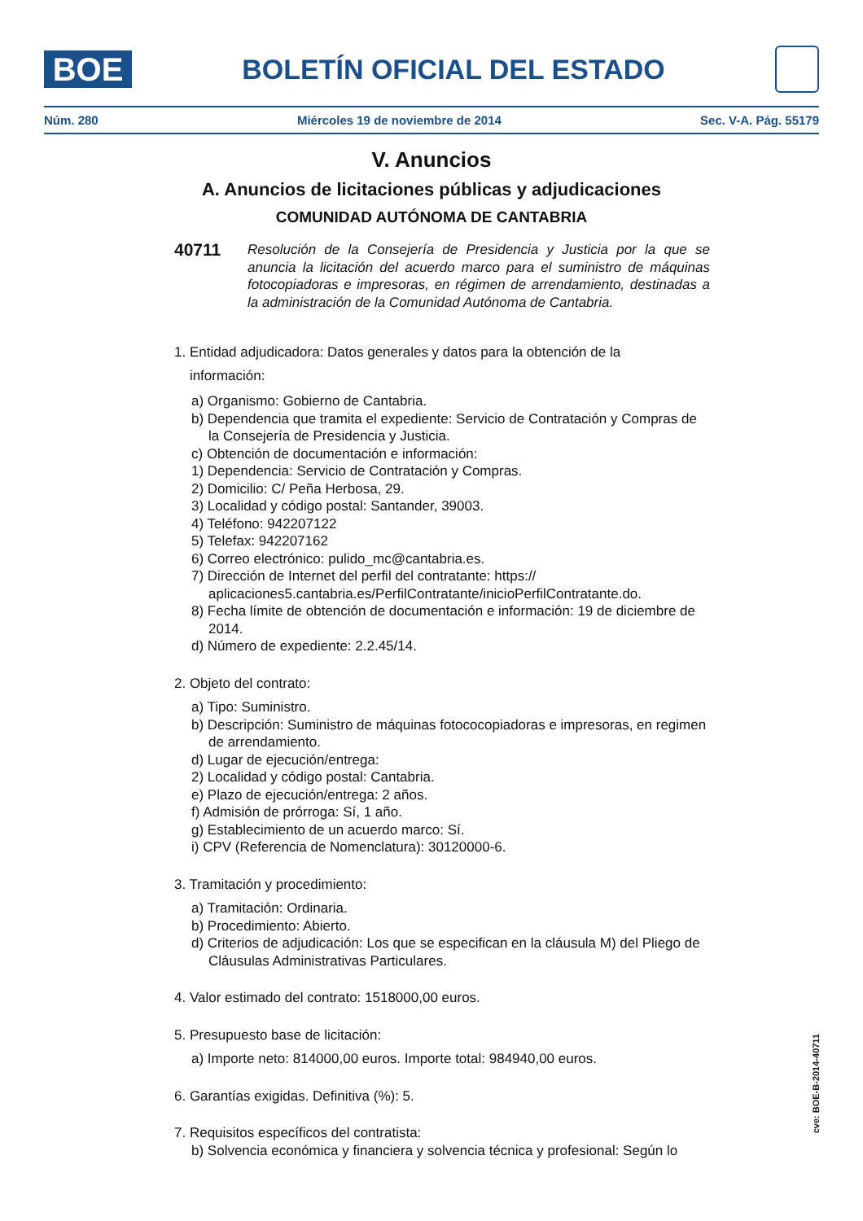BOE
BOLETÍN OFICIAL DEL ESTADO
Núm. 280 Miércoles 19 de noviembre de 2014 Sec. V-A. Pág. 55179
V. Anuncios
A. Anuncios de licitaciones públicas y adjudicaciones
COMUNIDAD AUTÓNOMA DE CANTABRIA
40711
Resolución de la Consejería de Presidencia y Justicia por la que se anuncia la licitación del acuerdo marco para el suministro de máquinas fotocopiadoras e impresoras, en régimen de arrendamiento, destinadas a la administración de la Comunidad Autónoma de Cantabria.
1. Entidad adjudicadora: Datos generales y datos para la obtención de la
información:
a) Organismo: Gobierno de Cantabria.
b) Dependencia que tramita el expediente: Servicio de Contratación y Compras de la Consejería de Presidencia y Justicia.
c) Obtención de documentación e información:
1) Dependencia: Servicio de Contratación y Compras.
2) Domicilio: C/ Peña Herbosa, 29.
3) Localidad y código postal: Santander, 39003.
4) Teléfono: 942207122
5) Telefax: 942207162
6) Correo electrónico: pulido_mc@cantabria.es.
7) Dirección de Internet del perfil del contratante: https:// aplicaciones5.cantabria.es/PerfilContratante/inicioPerfilContratante.do.
8) Fecha límite de obtención de documentación e información: 19 de diciembre de 2014.
d) Número de expediente: 2.2.45/14.
2. Objeto del contrato:
a) Tipo: Suministro.
b) Descripción: Suministro de máquinas fotococopiadoras e impresoras, en regimen de arrendamiento.
d) Lugar de ejecución/entrega:
2) Localidad y código postal: Cantabria.
e) Plazo de ejecución/entrega: 2 años.
f) Admisión de prórroga: Sí, 1 año.
g) Establecimiento de un acuerdo marco: Sí.
i) CPV (Referencia de Nomenclatura): 30120000-6.
3. Tramitación y procedimiento:
a) Tramitación: Ordinaria.
b) Procedimiento: Abierto.
d) Criterios de adjudicación: Los que se especifican en la cláusula M) del Pliego de Cláusulas Administrativas Particulares.
4. Valor estimado del contrato: 1518000,00 euros.
5. Presupuesto base de licitación:
a) Importe neto: 814000,00 euros. Importe total: 984940,00 euros.
6. Garantías exigidas. Definitiva (%): 5.
7. Requisitos específicos del contratista:
b) Solvencia económica y financiera y solvencia técnica y profesional: Según lo
cve: BOE-B-2014-40711